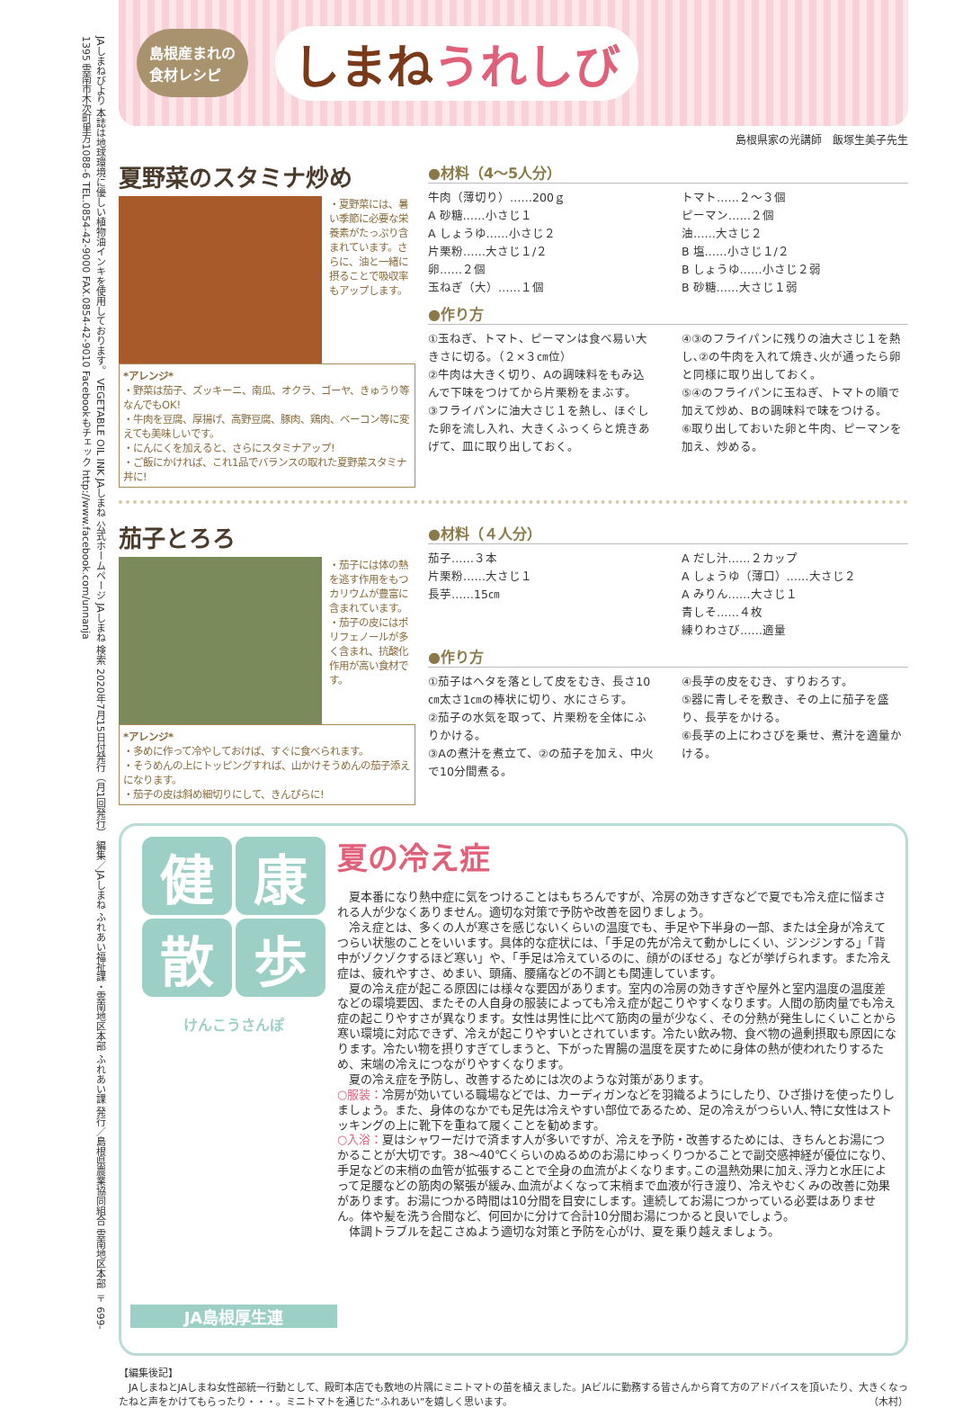JAしまねびより 本誌は地球環境に優しい植物油インキを使用しております。 VEGETABLE OIL INK JAしまね 公式ホームページ JAしまね 検索 2020年7月15日付発行（月1回発行） 編集／JAしまね ふれあい福祉課・雲南地区本部 ふれあい課 発行／島根県農業協同組合 雲南地区本部 〒699-1395 雲南市木次町里方1088-6 TEL.0854-42-9000 FAX.0854-42-9010 Facebookもチェック http://www.facebook.com/unnanja
島根産まれの
食材レシピ
しまねうれしび
島根県家の光講師　飯塚生美子先生
夏野菜のスタミナ炒め
・夏野菜には、暑い季節に必要な栄養素がたっぷり含まれています。さらに、油と一緒に摂ることで吸収率もアップします。
*アレンジ*
・野菜は茄子、ズッキーニ、南瓜、オクラ、ゴーヤ、きゅうり等なんでもOK!
・牛肉を豆腐、厚揚げ、高野豆腐、豚肉、鶏肉、ベーコン等に変えても美味しいです。
・にんにくを加えると、さらにスタミナアップ!
・ご飯にかければ、これ1品でバランスの取れた夏野菜スタミナ丼に!
●材料（4～5人分）
牛肉（薄切り）……200ｇ
A 砂糖……小さじ１
A しょうゆ……小さじ２
片栗粉……大さじ１/２
卵……２個
玉ねぎ（大）……１個
トマト……２～３個
ピーマン……２個
油……大さじ２
B 塩……小さじ１/２
B しょうゆ……小さじ２弱
B 砂糖……大さじ１弱
●作り方
①玉ねぎ、トマト、ピーマンは食べ易い大きさに切る。（２×３㎝位）
②牛肉は大きく切り、Aの調味料をもみ込んで下味をつけてから片栗粉をまぶす。
③フライパンに油大さじ１を熱し、ほぐした卵を流し入れ、大きくふっくらと焼きあげて、皿に取り出しておく。
④③のフライパンに残りの油大さじ１を熱し､②の牛肉を入れて焼き､火が通ったら卵と同様に取り出しておく。
⑤④のフライパンに玉ねぎ、トマトの順で加えて炒め、Bの調味料で味をつける。
⑥取り出しておいた卵と牛肉、ピーマンを加え、炒める。
茄子とろろ
・茄子には体の熱を逃す作用をもつカリウムが豊富に含まれています。
・茄子の皮にはポリフェノールが多く含まれ、抗酸化作用が高い食材です。
*アレンジ*
・多めに作って冷やしておけば、すぐに食べられます。
・そうめんの上にトッピングすれば、山かけそうめんの茄子添えになります。
・茄子の皮は斜め細切りにして、きんぴらに!
●材料（４人分）
茄子……３本
片栗粉……大さじ１
長芋……15㎝
A だし汁……２カップ
A しょうゆ（薄口）……大さじ２
A みりん……大さじ１
青しそ……４枚
練りわさび……適量
●作り方
①茄子はヘタを落として皮をむき、長さ10㎝太さ1㎝の棒状に切り、水にさらす。
②茄子の水気を取って、片栗粉を全体にふりかける。
③Aの煮汁を煮立て、②の茄子を加え、中火で10分間煮る。
④長芋の皮をむき、すりおろす。
⑤器に青しそを敷き、その上に茄子を盛り、長芋をかける。
⑥長芋の上にわさびを乗せ、煮汁を適量かける。
健 康 散 歩
けんこうさんぽ
JA島根厚生連
夏の冷え症
　夏本番になり熱中症に気をつけることはもちろんですが、冷房の効きすぎなどで夏でも冷え症に悩まされる人が少なくありません。適切な対策で予防や改善を図りましょう。
　冷え症とは、多くの人が寒さを感じないくらいの温度でも、手足や下半身の一部、または全身が冷えてつらい状態のことをいいます。具体的な症状には、「手足の先が冷えて動かしにくい、ジンジンする」「背中がゾクゾクするほど寒い」や、「手足は冷えているのに、顔がのぼせる」などが挙げられます。また冷え症は、疲れやすさ、めまい、頭痛、腰痛などの不調とも関連しています。
　夏の冷え症が起こる原因には様々な要因があります。室内の冷房の効きすぎや屋外と室内温度の温度差などの環境要因、またその人自身の服装によっても冷え症が起こりやすくなります。人間の筋肉量でも冷え症の起こりやすさが異なります。女性は男性に比べて筋肉の量が少なく、その分熱が発生しにくいことから寒い環境に対応できず、冷えが起こりやすいとされています。冷たい飲み物、食べ物の過剰摂取も原因になります。冷たい物を摂りすぎてしまうと、下がった胃腸の温度を戻すために身体の熱が使われたりするため、末端の冷えにつながりやすくなります。
　夏の冷え症を予防し、改善するためには次のような対策があります。
○服装：冷房が効いている職場などでは、カーディガンなどを羽織るようにしたり、ひざ掛けを使ったりしましょう。また、身体のなかでも足先は冷えやすい部位であるため、足の冷えがつらい人､特に女性はストッキングの上に靴下を重ねて履くことを勧めます。
○入浴：夏はシャワーだけで済ます人が多いですが、冷えを予防・改善するためには、きちんとお湯につかることが大切です。38～40℃くらいのぬるめのお湯にゆっくりつかることで副交感神経が優位になり、手足などの末梢の血管が拡張することで全身の血流がよくなります｡この温熱効果に加え､浮力と水圧によって足腰などの筋肉の緊張が緩み､血流がよくなって末梢まで血液が行き渡り、冷えやむくみの改善に効果があります。お湯につかる時間は10分間を目安にします。連続してお湯につかっている必要はありません。体や髪を洗う合間など、何回かに分けて合計10分間お湯につかると良いでしょう。
　体調トラブルを起こさぬよう適切な対策と予防を心がけ、夏を乗り越えましょう。
【編集後記】
　JAしまねとJAしまね女性部統一行動として、殿町本店でも敷地の片隅にミニトマトの苗を植えました。JAビルに勤務する皆さんから育て方のアドバイスを頂いたり、大きくなったねと声をかけてもらったり・・・。ミニトマトを通じた“ふれあい”を嬉しく思います。 （木村）